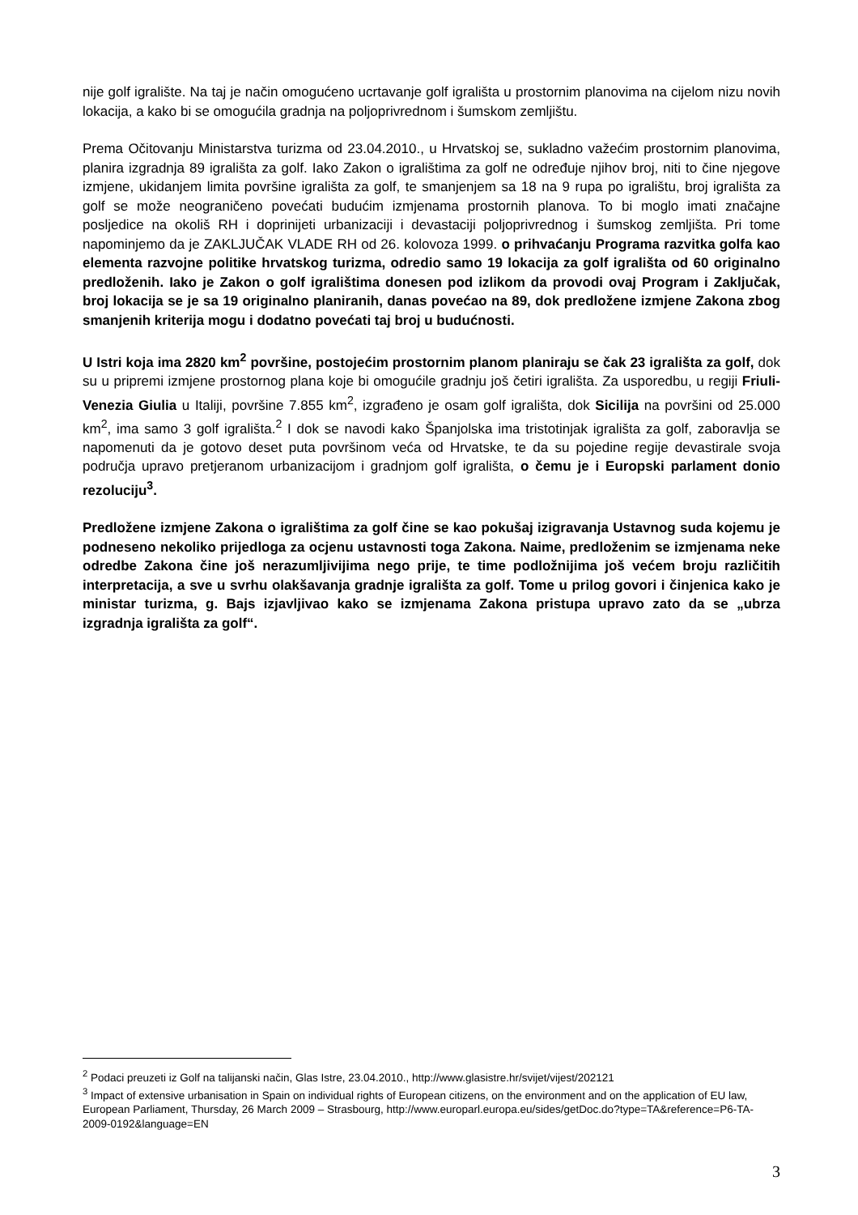nije golf igralište. Na taj je način omogućeno ucrtavanje golf igrališta u prostornim planovima na cijelom nizu novih lokacija, a kako bi se omogućila gradnja na poljoprivrednom i šumskom zemljištu.
Prema Očitovanju Ministarstva turizma od 23.04.2010., u Hrvatskoj se, sukladno važećim prostornim planovima, planira izgradnja 89 igrališta za golf. Iako Zakon o igralištima za golf ne određuje njihov broj, niti to čine njegove izmjene, ukidanjem limita površine igrališta za golf, te smanjenjem sa 18 na 9 rupa po igralištu, broj igrališta za golf se može neograničeno povećati budućim izmjenama prostornih planova. To bi moglo imati značajne posljedice na okoliš RH i doprinijeti urbanizaciji i devastaciji poljoprivrednog i šumskog zemljišta. Pri tome napominjemo da je ZAKLJUČAK VLADE RH od 26. kolovoza 1999. o prihvaćanju Programa razvitka golfa kao elementa razvojne politike hrvatskog turizma, odredio samo 19 lokacija za golf igrališta od 60 originalno predloženih. Iako je Zakon o golf igralištima donesen pod izlikom da provodi ovaj Program i Zaključak, broj lokacija se je sa 19 originalno planiranih, danas povećao na 89, dok predložene izmjene Zakona zbog smanjenih kriterija mogu i dodatno povećati taj broj u budućnosti.
U Istri koja ima 2820 km<sup>2</sup> površine, postojećim prostornim planom planiraju se čak 23 igrališta za golf, dok su u pripremi izmjene prostornog plana koje bi omogućile gradnju još četiri igrališta. Za usporedbu, u regiji Friuli-Venezia Giulia u Italiji, površine 7.855 km<sup>2</sup>, izgrađeno je osam golf igrališta, dok Sicilija na površini od 25.000 km<sup>2</sup>, ima samo 3 golf igrališta.<sup>2</sup> I dok se navodi kako Španjolska ima tristotinjak igrališta za golf, zaboravlja se napomenuti da je gotovo deset puta površinom veća od Hrvatske, te da su pojedine regije devastirale svoja područja upravo pretjeranom urbanizacijom i gradnjom golf igrališta, o čemu je i Europski parlament donio rezoluciju<sup>3</sup>.
Predložene izmjene Zakona o igralištima za golf čine se kao pokušaj izigravanja Ustavnog suda kojemu je podneseno nekoliko prijedloga za ocjenu ustavnosti toga Zakona. Naime, predloženim se izmjenama neke odredbe Zakona čine još nerazumljivijima nego prije, te time podložnijima još većem broju različitih interpretacija, a sve u svrhu olakšavanja gradnje igrališta za golf. Tome u prilog govori i činjenica kako je ministar turizma, g. Bajs izjavljivao kako se izmjenama Zakona pristupa upravo zato da se „ubrza izgradnja igrališta za golf“.
<sup>2</sup> Podaci preuzeti iz Golf na talijanski način, Glas Istre, 23.04.2010., http://www.glasistre.hr/svijet/vijest/202121
<sup>3</sup> Impact of extensive urbanisation in Spain on individual rights of European citizens, on the environment and on the application of EU law, European Parliament, Thursday, 26 March 2009 – Strasbourg, http://www.europarl.europa.eu/sides/getDoc.do?type=TA&reference=P6-TA-2009-0192&language=EN
3